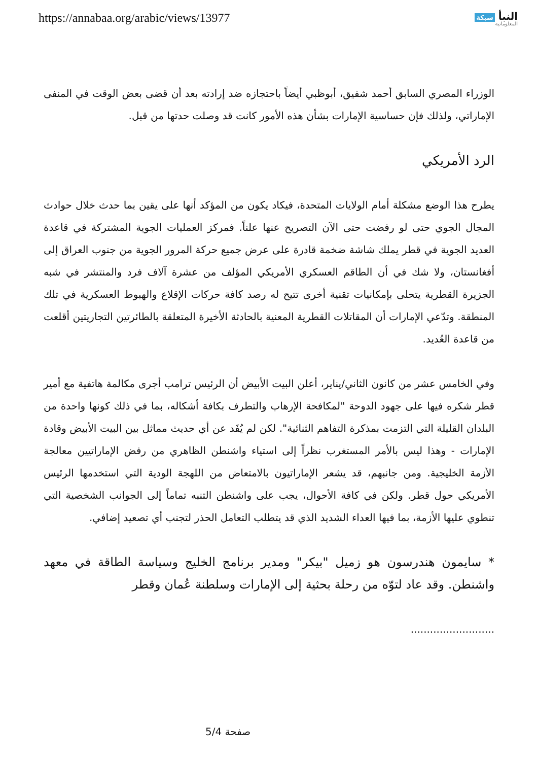https://annabaa.org/arabic/views/13977
النبأ شبكة
المعلوماتية
الوزراء المصري السابق أحمد شفيق، أبوظبي أيضاً باحتجازه ضد إرادته بعد أن قضى بعض الوقت في المنفى الإماراتي، ولذلك فإن حساسية الإمارات بشأن هذه الأمور كانت قد وصلت حدتها من قبل.
الرد الأمريكي
يطرح هذا الوضع مشكلة أمام الولايات المتحدة، فيكاد يكون من المؤكد أنها على يقين بما حدث خلال حوادث المجال الجوي حتى لو رفضت حتى الآن التصريح عنها علناً. فمركز العمليات الجوية المشتركة في قاعدة العديد الجوية في قطر يملك شاشة ضخمة قادرة على عرض جميع حركة المرور الجوية من جنوب العراق إلى أفغانستان، ولا شك في أن الطاقم العسكري الأمريكي المؤلف من عشرة آلاف فرد والمنتشر في شبه الجزيرة القطرية يتحلى بإمكانيات تقنية أخرى تتيح له رصد كافة حركات الإقلاع والهبوط العسكرية في تلك المنطقة. وتدّعي الإمارات أن المقاتلات القطرية المعنية بالحادثة الأخيرة المتعلقة بالطائرتين التجاريتين أقلعت من قاعدة العُديد.
وفي الخامس عشر من كانون الثاني/يناير، أعلن البيت الأبيض أن الرئيس ترامب أجرى مكالمة هاتفية مع أمير قطر شكره فيها على جهود الدوحة "لمكافحة الإرهاب والتطرف بكافة أشكاله، بما في ذلك كونها واحدة من البلدان القليلة التي التزمت بمذكرة التفاهم الثنائية". لكن لم يُفَد عن أي حديث مماثل بين البيت الأبيض وقادة الإمارات - وهذا ليس بالأمر المستغرب نظراً إلى استياء واشنطن الظاهري من رفض الإماراتيين معالجة الأزمة الخليجية. ومن جانبهم، قد يشعر الإماراتيون بالامتعاض من اللهجة الودية التي استخدمها الرئيس الأمريكي حول قطر. ولكن في كافة الأحوال، يجب على واشنطن التنبه تماماً إلى الجوانب الشخصية التي تنطوي عليها الأزمة، بما فيها العداء الشديد الذي قد يتطلب التعامل الحذر لتجنب أي تصعيد إضافي.
* سايمون هندرسون هو زميل "بيكر" ومدير برنامج الخليج وسياسة الطاقة في معهد واشنطن. وقد عاد لتوّه من رحلة بحثية إلى الإمارات وسلطنة عُمان وقطر
..........................
صفحة 5/4